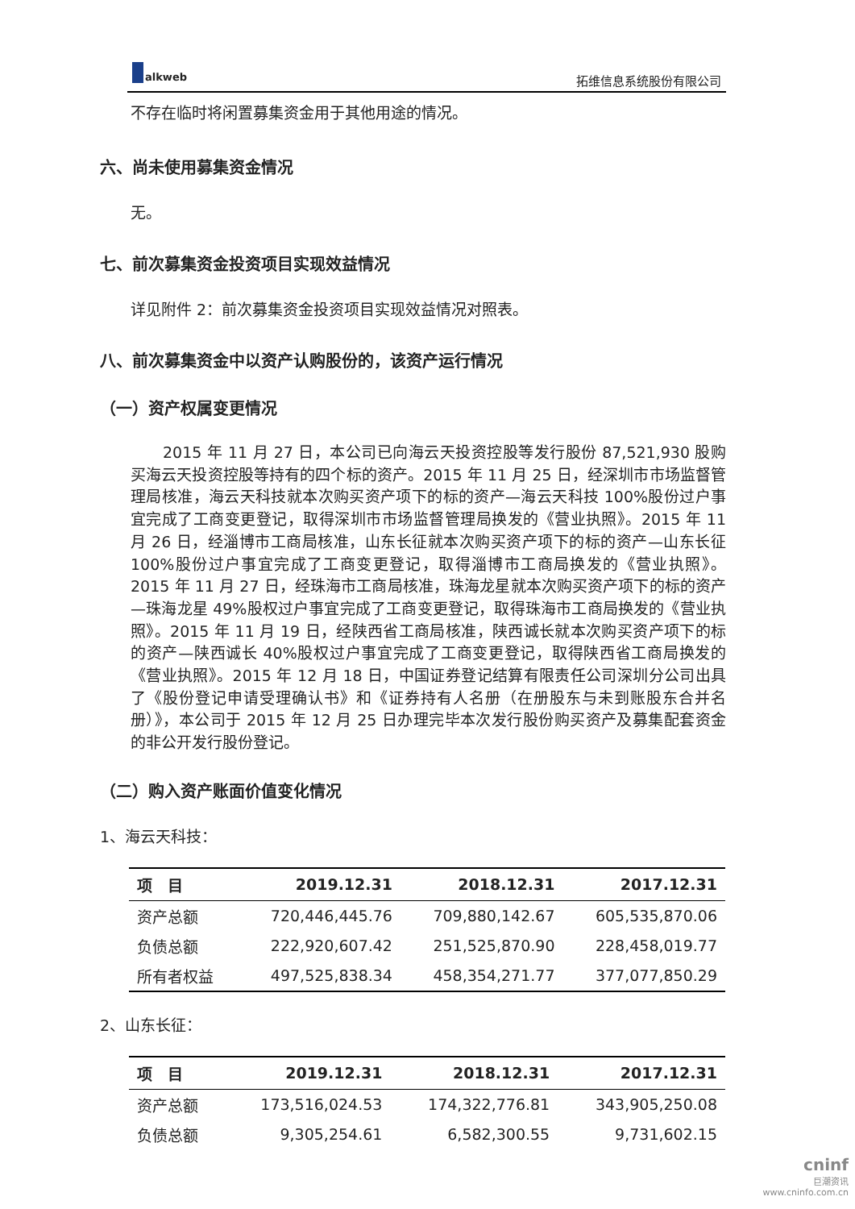alkweb
拓维信息系统股份有限公司
不存在临时将闲置募集资金用于其他用途的情况。
六、尚未使用募集资金情况
无。
七、前次募集资金投资项目实现效益情况
详见附件 2：前次募集资金投资项目实现效益情况对照表。
八、前次募集资金中以资产认购股份的，该资产运行情况
（一）资产权属变更情况
2015 年 11 月 27 日，本公司已向海云天投资控股等发行股份 87,521,930 股购买海云天投资控股等持有的四个标的资产。2015 年 11 月 25 日，经深圳市市场监督管理局核准，海云天科技就本次购买资产项下的标的资产—海云天科技 100%股份过户事宜完成了工商变更登记，取得深圳市市场监督管理局换发的《营业执照》。2015 年 11 月 26 日，经淄博市工商局核准，山东长征就本次购买资产项下的标的资产—山东长征 100%股份过户事宜完成了工商变更登记，取得淄博市工商局换发的《营业执照》。2015 年 11 月 27 日，经珠海市工商局核准，珠海龙星就本次购买资产项下的标的资产—珠海龙星 49%股权过户事宜完成了工商变更登记，取得珠海市工商局换发的《营业执照》。2015 年 11 月 19 日，经陕西省工商局核准，陕西诚长就本次购买资产项下的标的资产—陕西诚长 40%股权过户事宜完成了工商变更登记，取得陕西省工商局换发的《营业执照》。2015 年 12 月 18 日，中国证券登记结算有限责任公司深圳分公司出具了《股份登记申请受理确认书》和《证券持有人名册（在册股东与未到账股东合并名册）》，本公司于 2015 年 12 月 25 日办理完毕本次发行股份购买资产及募集配套资金的非公开发行股份登记。
（二）购入资产账面价值变化情况
1、海云天科技：
| 项 目 | 2019.12.31 | 2018.12.31 | 2017.12.31 |
| --- | --- | --- | --- |
| 资产总额 | 720,446,445.76 | 709,880,142.67 | 605,535,870.06 |
| 负债总额 | 222,920,607.42 | 251,525,870.90 | 228,458,019.77 |
| 所有者权益 | 497,525,838.34 | 458,354,271.77 | 377,077,850.29 |
2、山东长征：
| 项 目 | 2019.12.31 | 2018.12.31 | 2017.12.31 |
| --- | --- | --- | --- |
| 资产总额 | 173,516,024.53 | 174,322,776.81 | 343,905,250.08 |
| 负债总额 | 9,305,254.61 | 6,582,300.55 | 9,731,602.15 |
cninf
巨潮资讯
www.cninfo.com.cn